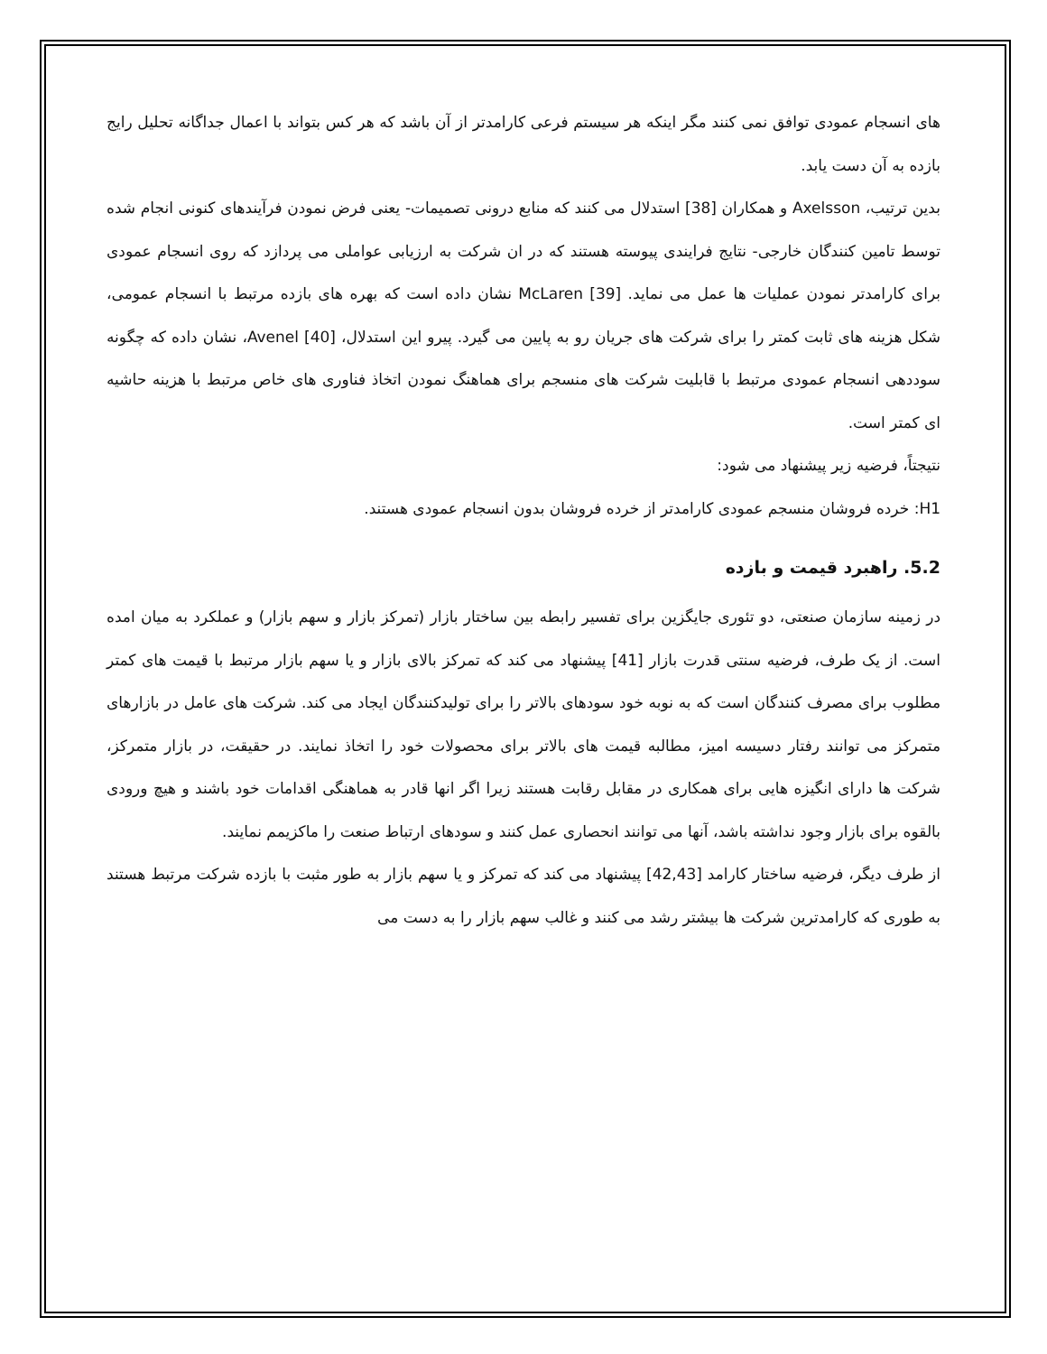های انسجام عمودی توافق نمی کنند مگر اینکه هر سیستم فرعی کارامدتر از آن باشد که هر کس بتواند با اعمال جداگانه تحلیل رایج بازده به آن دست یابد.
بدین ترتیب، Axelsson و همکاران [38] استدلال می کنند که منابع درونی تصمیمات- یعنی فرض نمودن فرآیندهای کنونی انجام شده توسط تامین کنندگان خارجی- نتایج فرایندی پیوسته هستند که در ان شرکت به ارزیابی عواملی می پردازد که روی انسجام عمودی برای کارامدتر نمودن عملیات ها عمل می نماید. McLaren [39] نشان داده است که بهره های بازده مرتبط با انسجام عمومی، شکل هزینه های ثابت کمتر را برای شرکت های جریان رو به پایین می گیرد. پیرو این استدلال، Avenel [40]، نشان داده که چگونه سوددهی انسجام عمودی مرتبط با قابلیت شرکت های منسجم برای هماهنگ نمودن اتخاذ فناوری های خاص مرتبط با هزینه حاشیه ای کمتر است.
نتیجتاً، فرضیه زیر پیشنهاد می شود:
H1: خرده فروشان منسجم عمودی کارامدتر از خرده فروشان بدون انسجام عمودی هستند.
5.2. راهبرد قیمت و بازده
در زمینه سازمان صنعتی، دو تئوری جایگزین برای تفسیر رابطه بین ساختار بازار (تمرکز بازار و سهم بازار) و عملکرد به میان امده است. از یک طرف، فرضیه سنتی قدرت بازار [41] پیشنهاد می کند که تمرکز بالای بازار و یا سهم بازار مرتبط با قیمت های کمتر مطلوب برای مصرف کنندگان است که به نوبه خود سودهای بالاتر را برای تولیدکنندگان ایجاد می کند. شرکت های عامل در بازارهای متمرکز می توانند رفتار دسیسه امیز، مطالبه قیمت های بالاتر برای محصولات خود را اتخاذ نمایند. در حقیقت، در بازار متمرکز، شرکت ها دارای انگیزه هایی برای همکاری در مقابل رقابت هستند زیرا اگر انها قادر به هماهنگی اقدامات خود باشند و هیچ ورودی بالقوه برای بازار وجود نداشته باشد، آنها می توانند انحصاری عمل کنند و سودهای ارتباط صنعت را ماکزیمم نمایند.
از طرف دیگر، فرضیه ساختار کارامد [42,43] پیشنهاد می کند که تمرکز و یا سهم بازار به طور مثبت با بازده شرکت مرتبط هستند به طوری که کارامدترین شرکت ها بیشتر رشد می کنند و غالب سهم بازار را به دست می